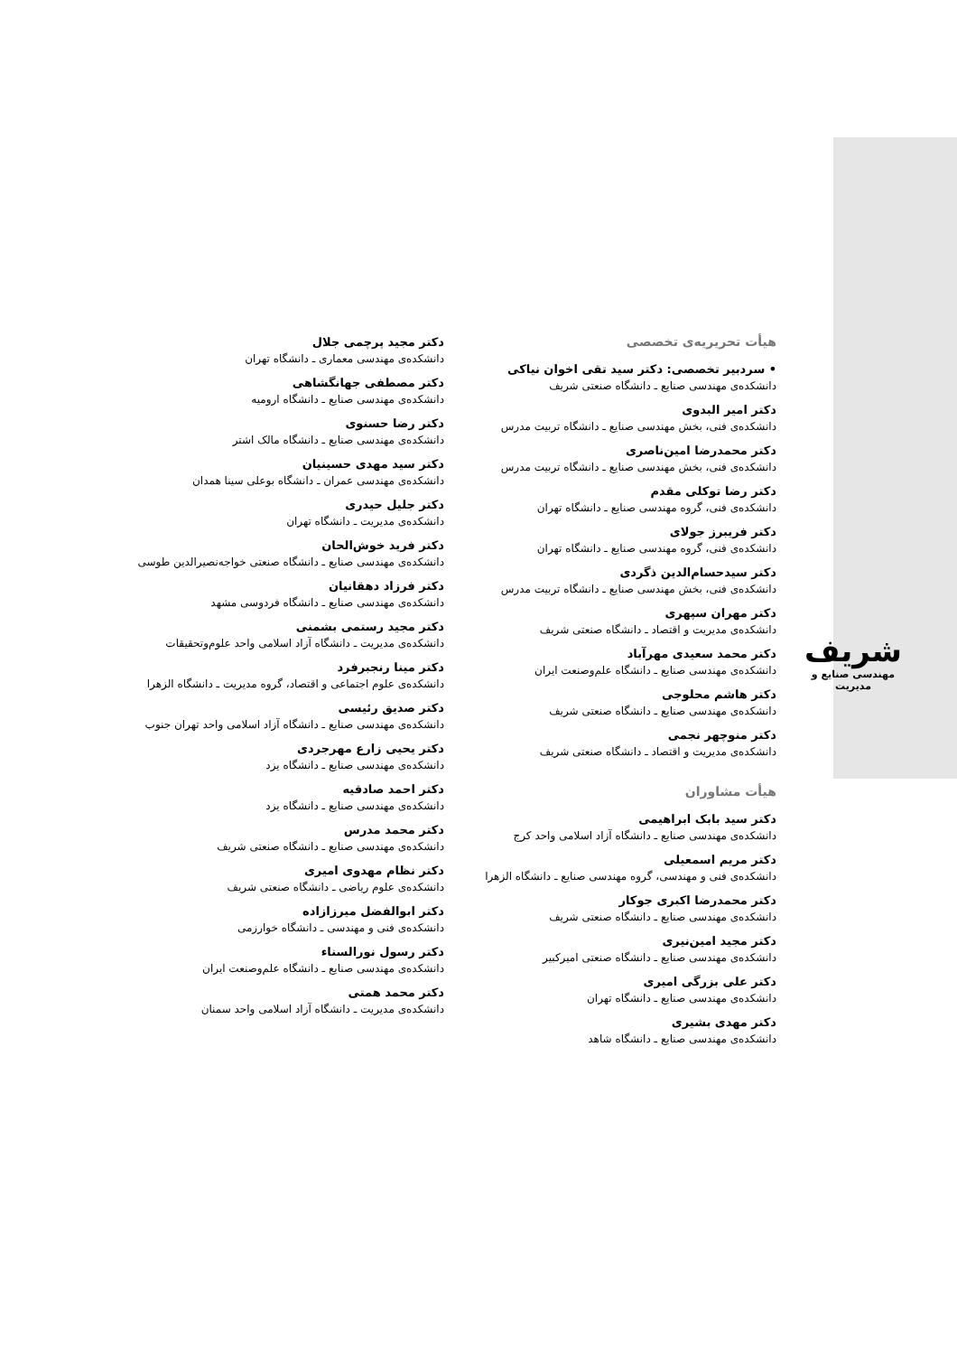شریف
مهندسی صنایع و مدیریت
هیأت تحریریه‌ی تخصصی
• سردبیر تخصصی: دکتر سید تقی اخوان نیاکی
دانشکده‌ی مهندسی صنایع ـ دانشگاه صنعتی شریف
دکتر امیر البدوی
دانشکده‌ی فنی، بخش مهندسی صنایع ـ دانشگاه تربیت مدرس
دکتر محمدرضا امین‌ناصری
دانشکده‌ی فنی، بخش مهندسی صنایع ـ دانشگاه تربیت مدرس
دکتر رضا توکلی مقدم
دانشکده‌ی فنی، گروه مهندسی صنایع ـ دانشگاه تهران
دکتر فریبرز جولای
دانشکده‌ی فنی، گروه مهندسی صنایع ـ دانشگاه تهران
دکتر سیدحسام‌الدین ذگردی
دانشکده‌ی فنی، بخش مهندسی صنایع ـ دانشگاه تربیت مدرس
دکتر مهران سپهری
دانشکده‌ی مدیریت و اقتصاد ـ دانشگاه صنعتی شریف
دکتر محمد سعیدی مهرآباد
دانشکده‌ی مهندسی صنایع ـ دانشگاه علم‌وصنعت ایران
دکتر هاشم محلوجی
دانشکده‌ی مهندسی صنایع ـ دانشگاه صنعتی شریف
دکتر منوچهر نجمی
دانشکده‌ی مدیریت و اقتصاد ـ دانشگاه صنعتی شریف
هیأت مشاوران
دکتر سید بابک ابراهیمی
دانشکده‌ی مهندسی صنایع ـ دانشگاه آزاد اسلامی واحد کرج
دکتر مریم اسمعیلی
دانشکده‌ی فنی و مهندسی، گروه مهندسی صنایع ـ دانشگاه الزهرا
دکتر محمدرضا اکبری جوکار
دانشکده‌ی مهندسی صنایع ـ دانشگاه صنعتی شریف
دکتر مجید امین‌نیری
دانشکده‌ی مهندسی صنایع ـ دانشگاه صنعتی امیرکبیر
دکتر علی بزرگی امیری
دانشکده‌ی مهندسی صنایع ـ دانشگاه تهران
دکتر مهدی بشیری
دانشکده‌ی مهندسی صنایع ـ دانشگاه شاهد
دکتر مجید پرچمی جلال
دانشکده‌ی مهندسی معماری ـ دانشگاه تهران
دکتر مصطفی جهانگشاهی
دانشکده‌ی مهندسی صنایع ـ دانشگاه ارومیه
دکتر رضا حسنوی
دانشکده‌ی مهندسی صنایع ـ دانشگاه مالک اشتر
دکتر سید مهدی حسینیان
دانشکده‌ی مهندسی عمران ـ دانشگاه بوعلی سینا همدان
دکتر جلیل حیدری
دانشکده‌ی مدیریت ـ دانشگاه تهران
دکتر فرید خوش‌الحان
دانشکده‌ی مهندسی صنایع ـ دانشگاه صنعتی خواجه‌نصیرالدین طوسی
دکتر فرزاد دهقانیان
دانشکده‌ی مهندسی صنایع ـ دانشگاه فردوسی مشهد
دکتر مجید رستمی بشمنی
دانشکده‌ی مدیریت ـ دانشگاه آزاد اسلامی واحد علوم‌وتحقیقات
دکتر مینا رنجبرفرد
دانشکده‌ی علوم اجتماعی و اقتصاد، گروه مدیریت ـ دانشگاه الزهرا
دکتر صدیق رئیسی
دانشکده‌ی مهندسی صنایع ـ دانشگاه آزاد اسلامی واحد تهران جنوب
دکتر یحیی زارع مهرجردی
دانشکده‌ی مهندسی صنایع ـ دانشگاه یزد
دکتر احمد صادقیه
دانشکده‌ی مهندسی صنایع ـ دانشگاه یزد
دکتر محمد مدرس
دانشکده‌ی مهندسی صنایع ـ دانشگاه صنعتی شریف
دکتر نظام مهدوی امیری
دانشکده‌ی علوم ریاضی ـ دانشگاه صنعتی شریف
دکتر ابوالفضل میرزازاده
دانشکده‌ی فنی و مهندسی ـ دانشگاه خوارزمی
دکتر رسول نورالسناء
دانشکده‌ی مهندسی صنایع ـ دانشگاه علم‌وصنعت ایران
دکتر محمد همتی
دانشکده‌ی مدیریت ـ دانشگاه آزاد اسلامی واحد سمنان